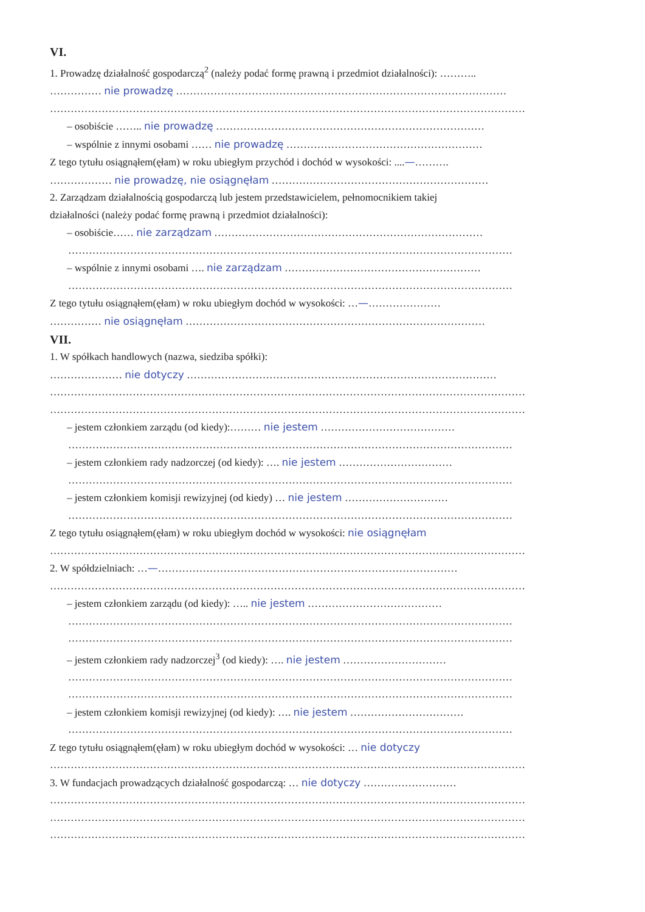VI.
1. Prowadzę działalność gospodarczą<sup>2</sup> (należy podać formę prawną i przedmiot działalności): ………..
…………… nie prowadzę ……………………………………………………………………………………
…………………………………………………………………………………………………………………………
– osobiście …….. nie prowadzę ……………………………………………………………………
– wspólnie z innymi osobami …… nie prowadzę …………………………………………………
Z tego tytułu osiągnąłem(ęłam) w roku ubiegłym przychód i dochód w wysokości: ....—……….
……………… nie prowadzę, nie osiągnęłam ………………………………………………………
2. Zarządzam działalnością gospodarczą lub jestem przedstawicielem, pełnomocnikiem takiej
działalności (należy podać formę prawną i przedmiot działalności):
– osobiście…… nie zarządzam ……………………………………………………………………
…………………………………………………………………………………………………………………
– wspólnie z innymi osobami …. nie zarządzam …………………………………………………
…………………………………………………………………………………………………………………
Z tego tytułu osiągnąłem(ęłam) w roku ubiegłym dochód w wysokości: …—…………………
…………… nie osiągnęłam ……………………………………………………………………………
VII.
1. W spółkach handlowych (nazwa, siedziba spółki):
………………… nie dotyczy ………………………………………………………………………………
…………………………………………………………………………………………………………………………
…………………………………………………………………………………………………………………………
– jestem członkiem zarządu (od kiedy):……… nie jestem …………………………………
…………………………………………………………………………………………………………………
– jestem członkiem rady nadzorczej (od kiedy): …. nie jestem ……………………………
…………………………………………………………………………………………………………………
– jestem członkiem komisji rewizyjnej (od kiedy) … nie jestem …………………………
…………………………………………………………………………………………………………………
Z tego tytułu osiągnąłem(ęłam) w roku ubiegłym dochód w wysokości: nie osiągnęłam
…………………………………………………………………………………………………………………………
2. W spółdzielniach: …—……………………………………………………………………………
…………………………………………………………………………………………………………………………
– jestem członkiem zarządu (od kiedy): ….. nie jestem …………………………………
…………………………………………………………………………………………………………………
…………………………………………………………………………………………………………………
– jestem członkiem rady nadzorczej<sup>3</sup> (od kiedy): …. nie jestem …………………………
…………………………………………………………………………………………………………………
…………………………………………………………………………………………………………………
– jestem członkiem komisji rewizyjnej (od kiedy): …. nie jestem ……………………………
…………………………………………………………………………………………………………………
Z tego tytułu osiągnąłem(ęłam) w roku ubiegłym dochód w wysokości: … nie dotyczy
…………………………………………………………………………………………………………………………
3. W fundacjach prowadzących działalność gospodarczą: … nie dotyczy ………………………
…………………………………………………………………………………………………………………………
…………………………………………………………………………………………………………………………
…………………………………………………………………………………………………………………………